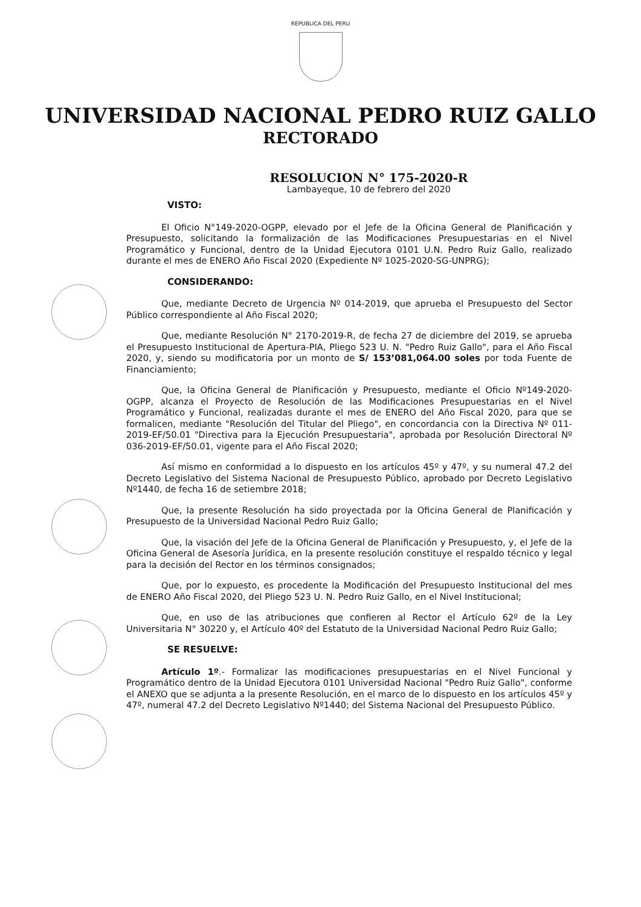REPUBLICA DEL PERU
UNIVERSIDAD NACIONAL PEDRO RUIZ GALLO
RECTORADO
RESOLUCION N° 175-2020-R
Lambayeque, 10 de febrero del 2020
VISTO:
El Oficio N°149-2020-OGPP, elevado por el Jefe de la Oficina General de Planificación y Presupuesto, solicitando la formalización de las Modificaciones Presupuestarias en el Nivel Programático y Funcional, dentro de la Unidad Ejecutora 0101 U.N. Pedro Ruiz Gallo, realizado durante el mes de ENERO Año Fiscal 2020 (Expediente Nº 1025-2020-SG-UNPRG);
CONSIDERANDO:
Que, mediante Decreto de Urgencia Nº 014-2019, que aprueba el Presupuesto del Sector Público correspondiente al Año Fiscal 2020;
Que, mediante Resolución N° 2170-2019-R, de fecha 27 de diciembre del 2019, se aprueba el Presupuesto Institucional de Apertura-PIA, Pliego 523 U. N. "Pedro Ruiz Gallo", para el Año Fiscal 2020, y, siendo su modificatoria por un monto de S/ 153’081,064.00 soles por toda Fuente de Financiamiento;
Que, la Oficina General de Planificación y Presupuesto, mediante el Oficio Nº149-2020-OGPP, alcanza el Proyecto de Resolución de las Modificaciones Presupuestarias en el Nivel Programático y Funcional, realizadas durante el mes de ENERO del Año Fiscal 2020, para que se formalicen, mediante "Resolución del Titular del Pliego", en concordancia con la Directiva Nº 011-2019-EF/50.01 "Directiva para la Ejecución Presupuestaria", aprobada por Resolución Directoral Nº 036-2019-EF/50.01, vigente para el Año Fiscal 2020;
Así mismo en conformidad a lo dispuesto en los artículos 45º y 47º, y su numeral 47.2 del Decreto Legislativo del Sistema Nacional de Presupuesto Público, aprobado por Decreto Legislativo Nº1440, de fecha 16 de setiembre 2018;
Que, la presente Resolución ha sido proyectada por la Oficina General de Planificación y Presupuesto de la Universidad Nacional Pedro Ruiz Gallo;
Que, la visación del Jefe de la Oficina General de Planificación y Presupuesto, y, el Jefe de la Oficina General de Asesoría Jurídica, en la presente resolución constituye el respaldo técnico y legal para la decisión del Rector en los términos consignados;
Que, por lo expuesto, es procedente la Modificación del Presupuesto Institucional del mes de ENERO Año Fiscal 2020, del Pliego 523 U. N. Pedro Ruiz Gallo, en el Nivel Institucional;
Que, en uso de las atribuciones que confieren al Rector el Artículo 62º de la Ley Universitaria N° 30220 y, el Artículo 40º del Estatuto de la Universidad Nacional Pedro Ruiz Gallo;
SE RESUELVE:
Artículo 1º.- Formalizar las modificaciones presupuestarias en el Nivel Funcional y Programático dentro de la Unidad Ejecutora 0101 Universidad Nacional "Pedro Ruiz Gallo", conforme el ANEXO que se adjunta a la presente Resolución, en el marco de lo dispuesto en los artículos 45º y 47º, numeral 47.2 del Decreto Legislativo Nº1440; del Sistema Nacional del Presupuesto Público.